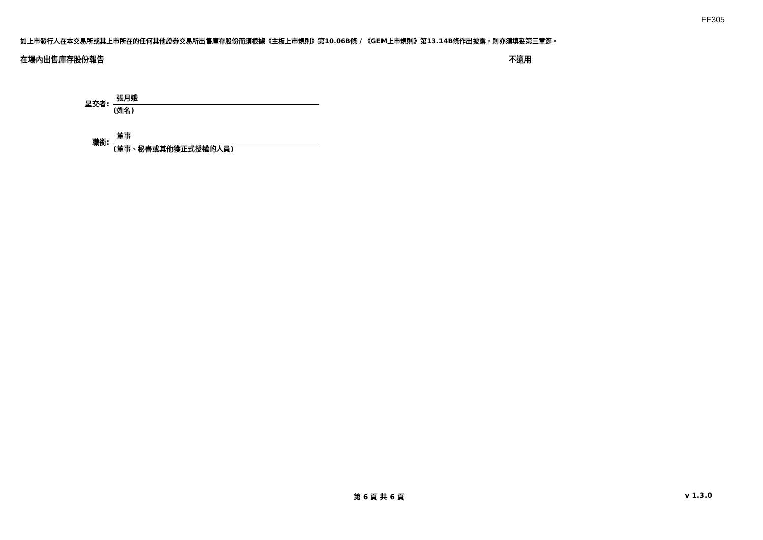FF305
如上市發行人在本交易所或其上市所在的任何其他證券交易所出售庫存股份而須根據《主板上市規則》第10.06B條 / 《GEM上市規則》第13.14B條作出披露，則亦須填妥第三章節。
在場內出售庫存股份報告 不適用
呈交者:
張月娥
(姓名)
職銜:
董事
(董事、秘書或其他獲正式授權的人員)
第 6 頁 共 6 頁 v 1.3.0